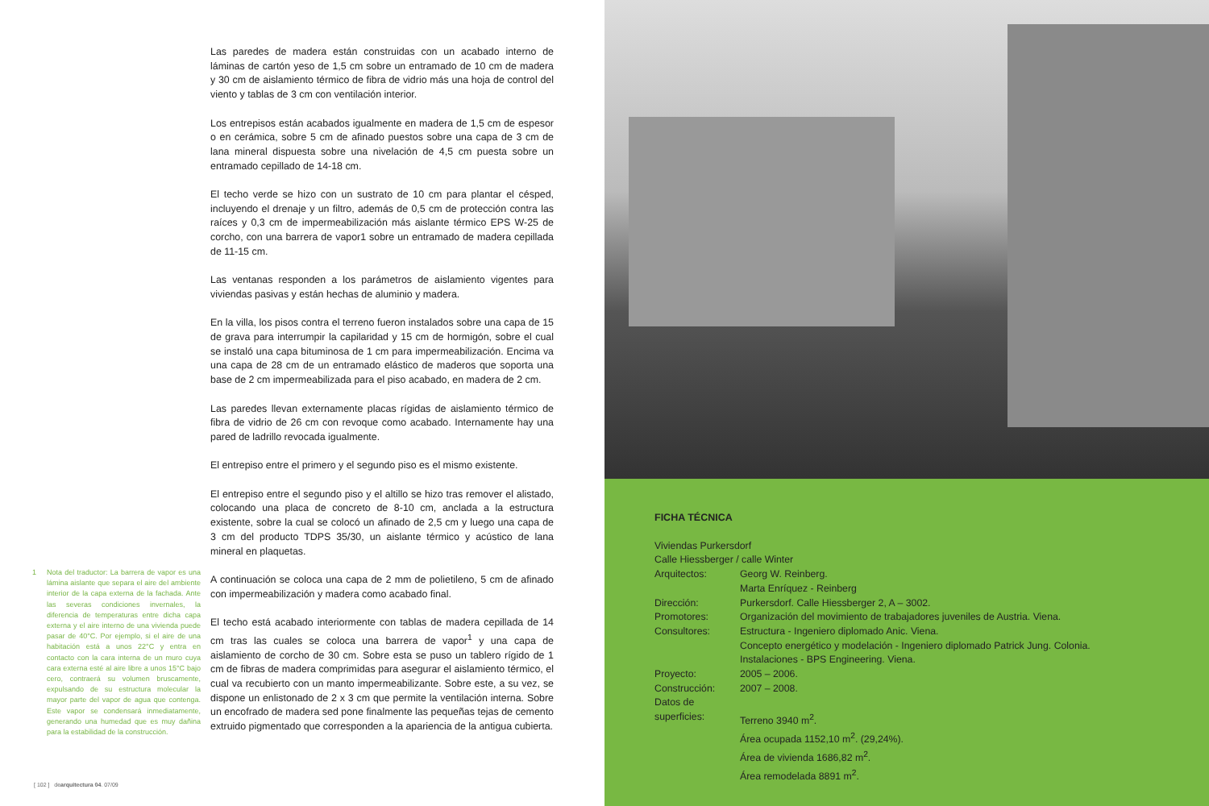Las paredes de madera están construidas con un acabado interno de láminas de cartón yeso de 1,5 cm sobre un entramado de 10 cm de madera y 30 cm de aislamiento térmico de fibra de vidrio más una hoja de control del viento y tablas de 3 cm con ventilación interior.
Los entrepisos están acabados igualmente en madera de 1,5 cm de espesor o en cerámica, sobre 5 cm de afinado puestos sobre una capa de 3 cm de lana mineral dispuesta sobre una nivelación de 4,5 cm puesta sobre un entramado cepillado de 14-18 cm.
El techo verde se hizo con un sustrato de 10 cm para plantar el césped, incluyendo el drenaje y un filtro, además de 0,5 cm de protección contra las raíces y 0,3 cm de impermeabilización más aislante térmico EPS W-25 de corcho, con una barrera de vapor1 sobre un entramado de madera cepillada de 11-15 cm.
Las ventanas responden a los parámetros de aislamiento vigentes para viviendas pasivas y están hechas de aluminio y madera.
En la villa, los pisos contra el terreno fueron instalados sobre una capa de 15 de grava para interrumpir la capilaridad y 15 cm de hormigón, sobre el cual se instaló una capa bituminosa de 1 cm para impermeabilización. Encima va una capa de 28 cm de un entramado elástico de maderos que soporta una base de 2 cm impermeabilizada para el piso acabado, en madera de 2 cm.
Las paredes llevan externamente placas rígidas de aislamiento térmico de fibra de vidrio de 26 cm con revoque como acabado. Internamente hay una pared de ladrillo revocada igualmente.
El entrepiso entre el primero y el segundo piso es el mismo existente.
El entrepiso entre el segundo piso y el altillo se hizo tras remover el alistado, colocando una placa de concreto de 8-10 cm, anclada a la estructura existente, sobre la cual se colocó un afinado de 2,5 cm y luego una capa de 3 cm del producto TDPS 35/30, un aislante térmico y acústico de lana mineral en plaquetas.
A continuación se coloca una capa de 2 mm de polietileno, 5 cm de afinado con impermeabilización y madera como acabado final.
El techo está acabado interiormente con tablas de madera cepillada de 14 cm tras las cuales se coloca una barrera de vapor<sup>1</sup> y una capa de aislamiento de corcho de 30 cm. Sobre esta se puso un tablero rígido de 1 cm de fibras de madera comprimidas para asegurar el aislamiento térmico, el cual va recubierto con un manto impermeabilizante. Sobre este, a su vez, se dispone un enlistonado de 2 x 3 cm que permite la ventilación interna. Sobre un encofrado de madera sed pone finalmente las pequeñas tejas de cemento extruido pigmentado que corresponden a la apariencia de la antigua cubierta.
1 Nota del traductor: La barrera de vapor es una lámina aislante que separa el aire del ambiente interior de la capa externa de la fachada. Ante las severas condiciones invernales, la diferencia de temperaturas entre dicha capa externa y el aire interno de una vivienda puede pasar de 40°C. Por ejemplo, si el aire de una habitación está a unos 22°C y entra en contacto con la cara interna de un muro cuya cara externa esté al aire libre a unos 15°C bajo cero, contraerá su volumen bruscamente, expulsando de su estructura molecular la mayor parte del vapor de agua que contenga. Este vapor se condensará inmediatamente, generando una humedad que es muy dañina para la estabilidad de la construcción.
[ 102 ] dearquitectura 04. 07/09
FICHA TÉCNICA
Viviendas Purkersdorf
Calle Hiessberger / calle Winter
Arquitectos: Georg W. Reinberg.
Marta Enríquez - Reinberg
Dirección: Purkersdorf. Calle Hiessberger 2, A – 3002.
Promotores: Organización del movimiento de trabajadores juveniles de Austria. Viena.
Consultores: Estructura - Ingeniero diplomado Anic. Viena.
Concepto energético y modelación - Ingeniero diplomado Patrick Jung. Colonia.
Instalaciones - BPS Engineering. Viena.
Proyecto: 2005 – 2006.
Construcción: 2007 – 2008.
Datos de
superficies:
Terreno 3940 m<sup>2</sup>.
Área ocupada 1152,10 m<sup>2</sup>. (29,24%).
Área de vivienda 1686,82 m<sup>2</sup>.
Área remodelada 8891 m<sup>2</sup>.